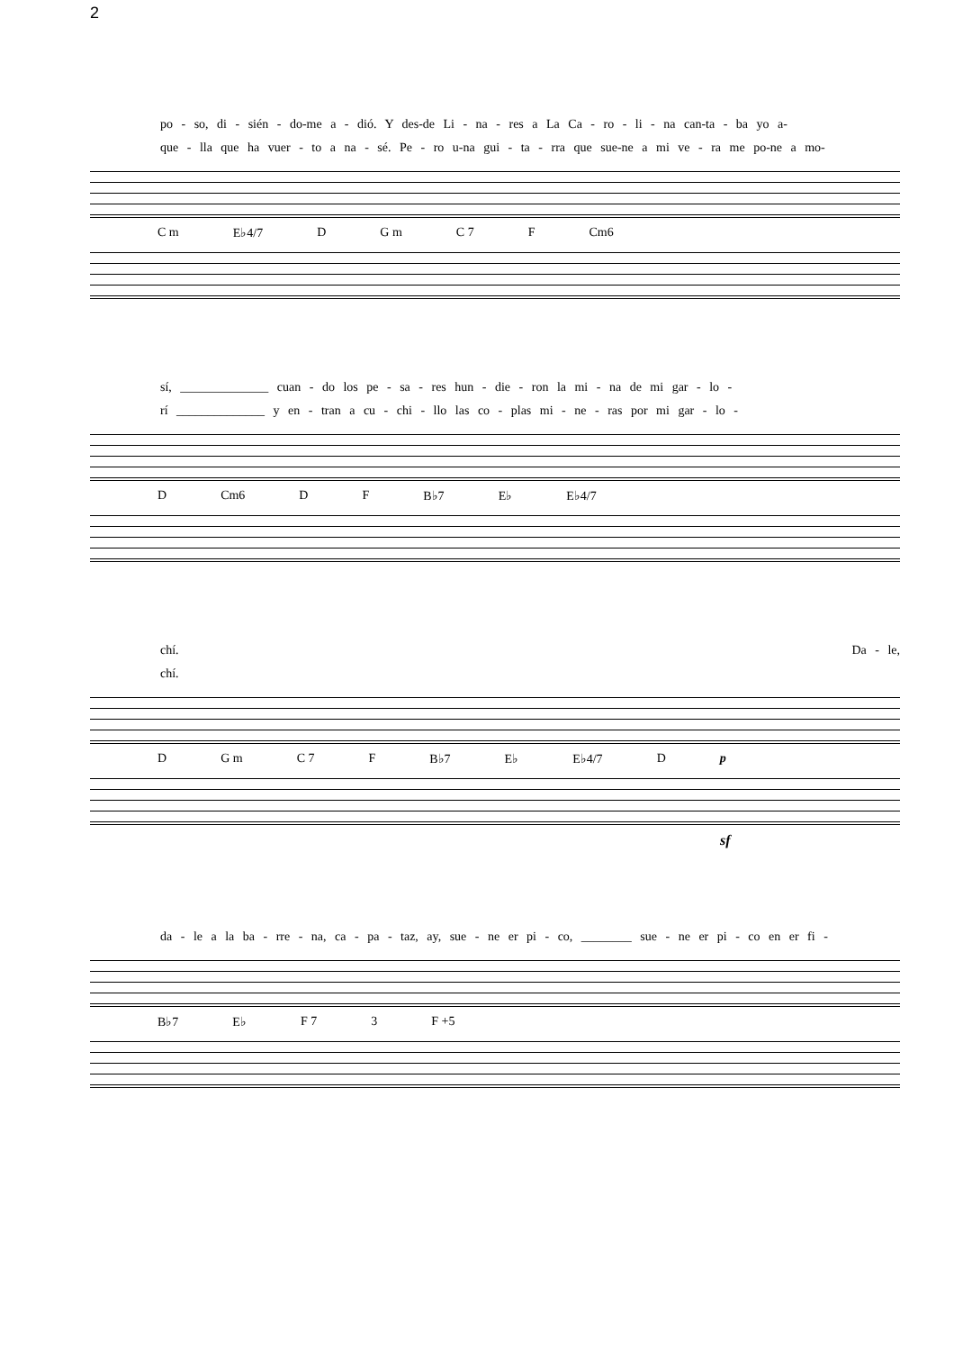2
po - so, di - sién - do-me a - dió. Y des-de Li - na - res a La Ca - ro - li - na can-ta - ba yo a-
que - lla que ha vuer - to a na - sé. Pe - ro u-na gui - ta - rra que sue-ne a mi ve - ra me po-ne a mo-
C m E♭4/7 D G m C 7 F Cm6
sí, ______________ cuan - do los pe - sa - res hun - die - ron la mi - na de mi gar - lo -
rí ______________ y en - tran a cu - chi - llo las co - plas mi - ne - ras por mi gar - lo -
D Cm6 D F B♭7 E♭ E♭4/7
chí. Da - le,
chí.
D G m C 7 F B♭7 E♭ E♭4/7 D p
sf
da - le a la ba - rre - na, ca - pa - taz, ay, sue - ne er pi - co, ________ sue - ne er pi - co en er fi -
B♭7 E♭ F 7 3 F +5